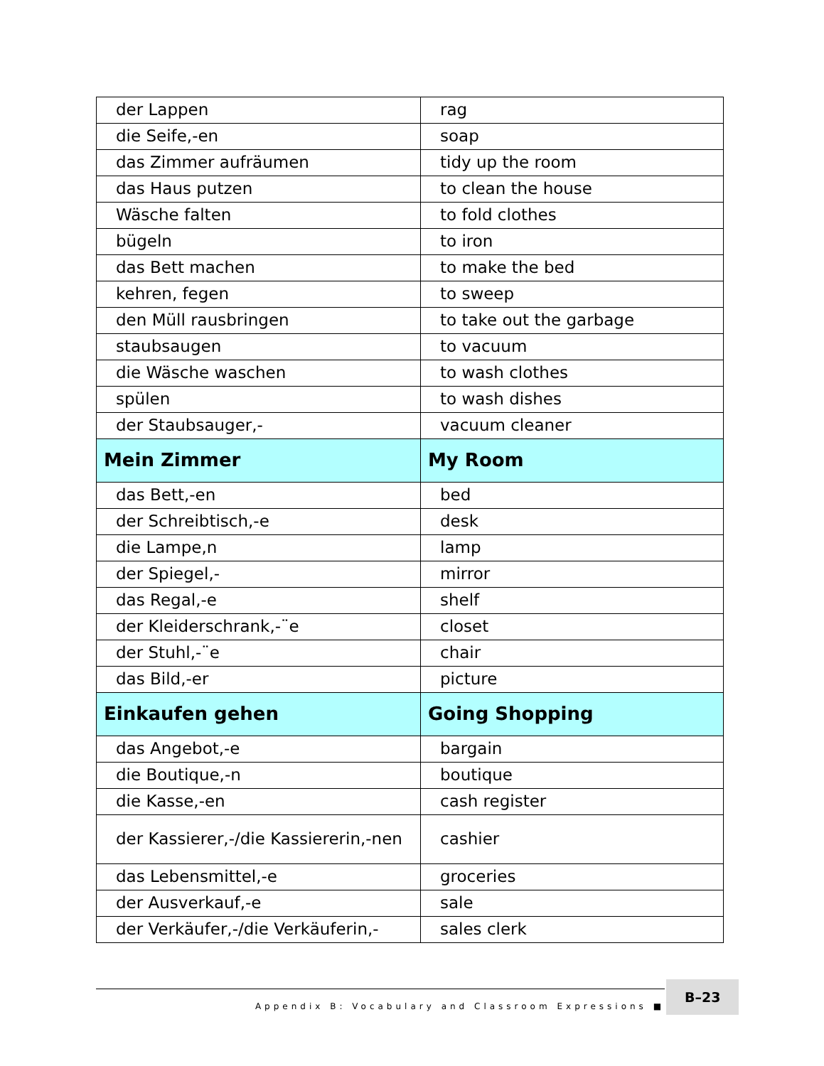| der Lappen | rag |
| die Seife,-en | soap |
| das Zimmer aufräumen | tidy up the room |
| das Haus putzen | to clean the house |
| Wäsche falten | to fold clothes |
| bügeln | to iron |
| das Bett machen | to make the bed |
| kehren, fegen | to sweep |
| den Müll rausbringen | to take out the garbage |
| staubsaugen | to vacuum |
| die Wäsche waschen | to wash clothes |
| spülen | to wash dishes |
| der Staubsauger,- | vacuum cleaner |
| Mein Zimmer | My Room |
| das Bett,-en | bed |
| der Schreibtisch,-e | desk |
| die Lampe,n | lamp |
| der Spiegel,- | mirror |
| das Regal,-e | shelf |
| der Kleiderschrank,-¨e | closet |
| der Stuhl,-¨e | chair |
| das Bild,-er | picture |
| Einkaufen gehen | Going Shopping |
| das Angebot,-e | bargain |
| die Boutique,-n | boutique |
| die Kasse,-en | cash register |
| der Kassierer,-/die Kassiererin,-nen | cashier |
| das Lebensmittel,-e | groceries |
| der Ausverkauf,-e | sale |
| der Verkäufer,-/die Verkäuferin,- | sales clerk |
Appendix B: Vocabulary and Classroom Expressions ■
B–23